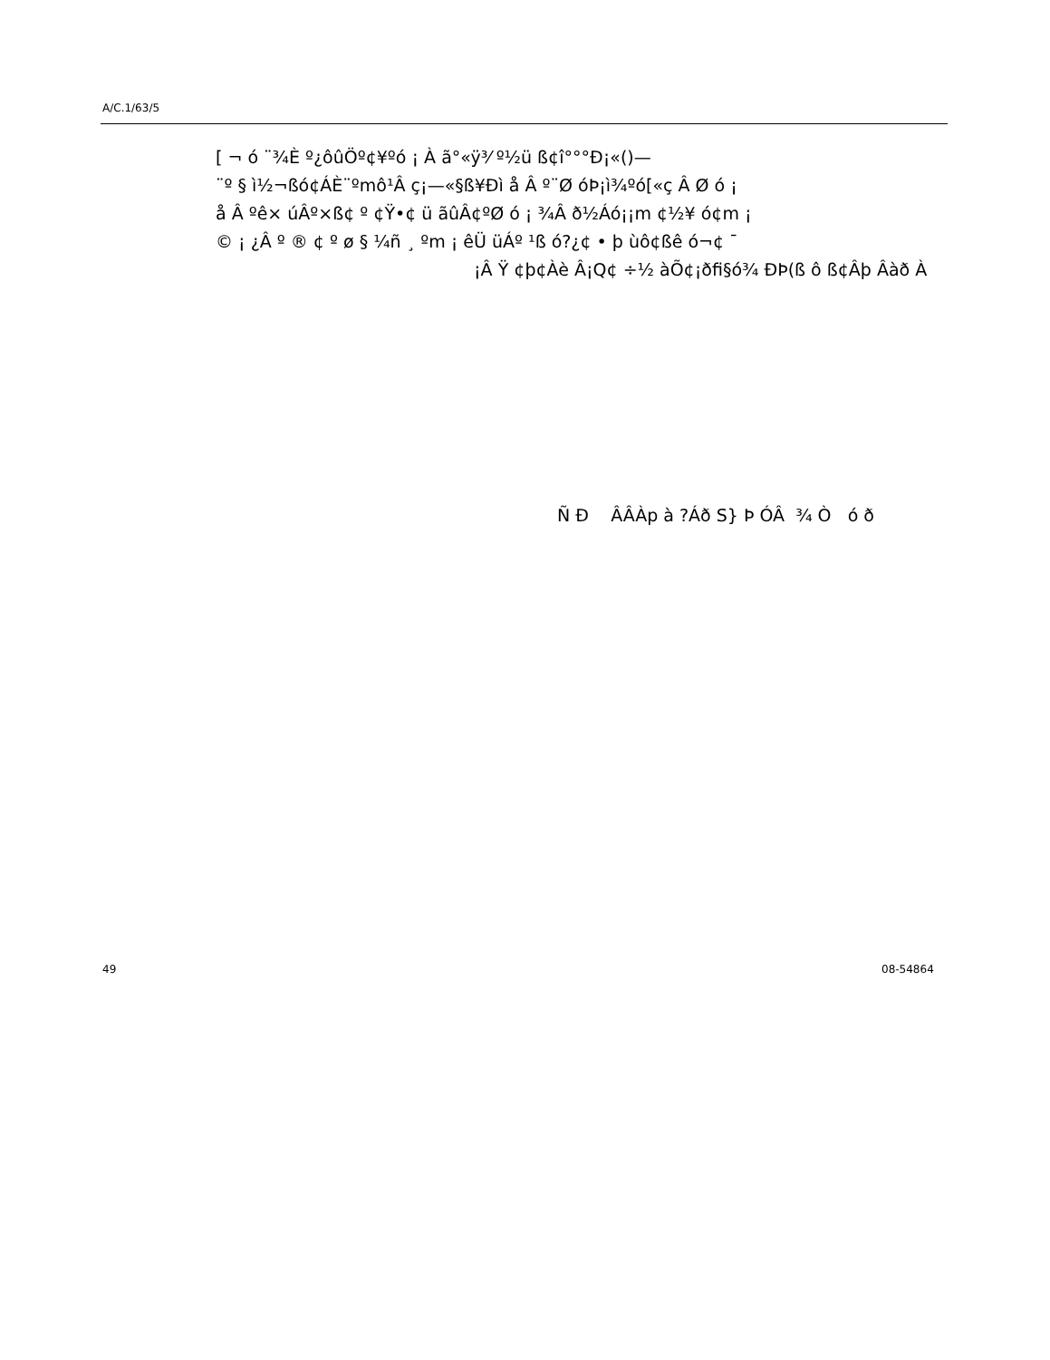A/C.1/63/5
[ ¬ ó ¨¾È º¿ôûÖº¢¥ºó ¡ À ã°«ÿ³⁄ º½ü ß¢î°°°Ð¡«()—
¨º § ì½¬ßó¢ÁÈ¨ºmô¹Â ç¡—«§ß¥Ðì å Â º¨Ø óÞ¡ì¾ºó[«ç Â Ø ó ¡
å Â ºê× úÂº×ß¢ º ¢Ÿ•¢ ü ãûÂ¢ºØ ó ¡ ¾Â ð½Áó¡¡m ¢½¥ ó¢m ¡
© ¡ ¿Â º ® ¢ º ø § ¼ñ ¸ ºm ¡ êÜ üÁº ¹ß ó?¿¢ • þ ùô¢ßê ó¬¢ ¯
¡Â Ÿ ¢þ¢Àè Â¡Q¢ ÷½ àÕ¢¡ðfi§ó¾ ÐÞ(ß ô ß¢Âþ Âàð À
Ñ Ð ÂÂÀp à ?Áð S} Þ ÓÂ ¾ Ò ó ð
49 08-54864